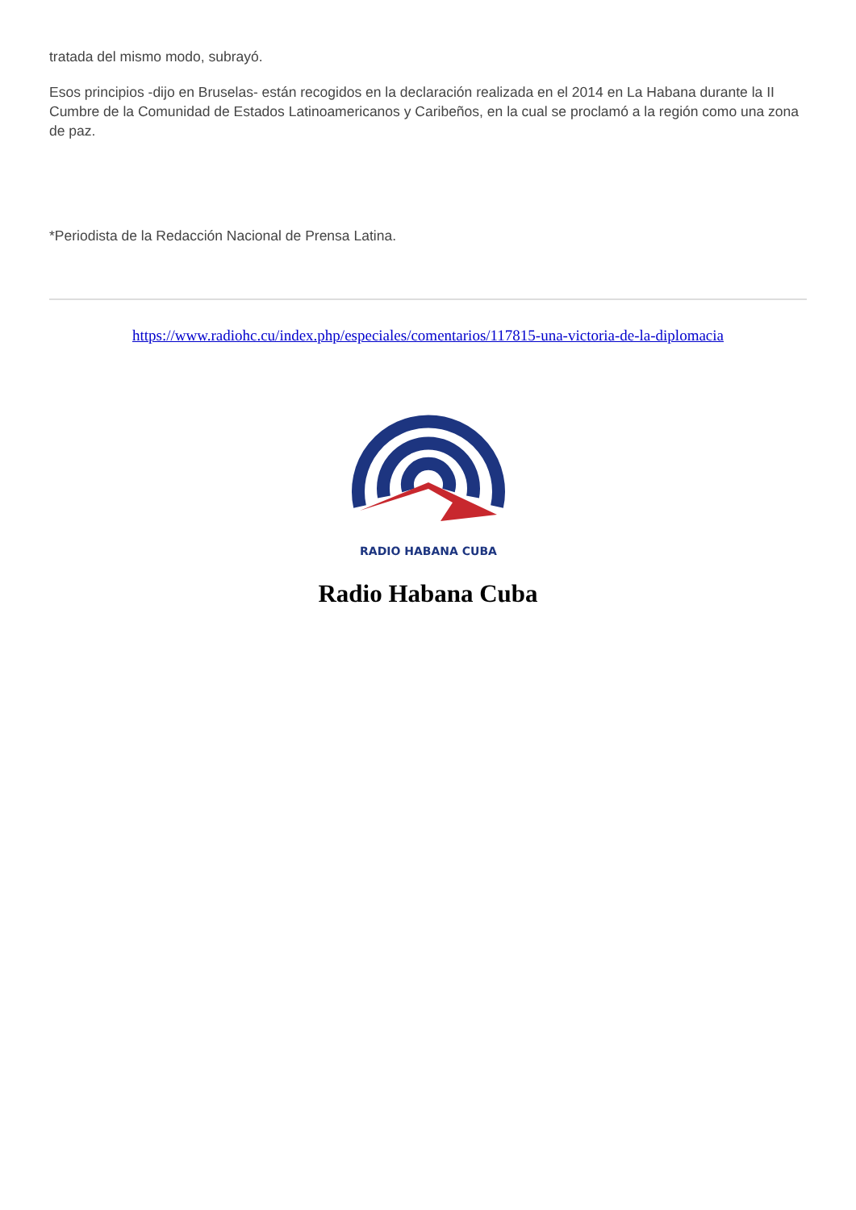tratada del mismo modo, subrayó.
Esos principios -dijo en Bruselas- están recogidos en la declaración realizada en el 2014 en La Habana durante la II Cumbre de la Comunidad de Estados Latinoamericanos y Caribeños, en la cual se proclamó a la región como una zona de paz.
*Periodista de la Redacción Nacional de Prensa Latina.
https://www.radiohc.cu/index.php/especiales/comentarios/117815-una-victoria-de-la-diplomacia
RADIO HABANA CUBA
Radio Habana Cuba